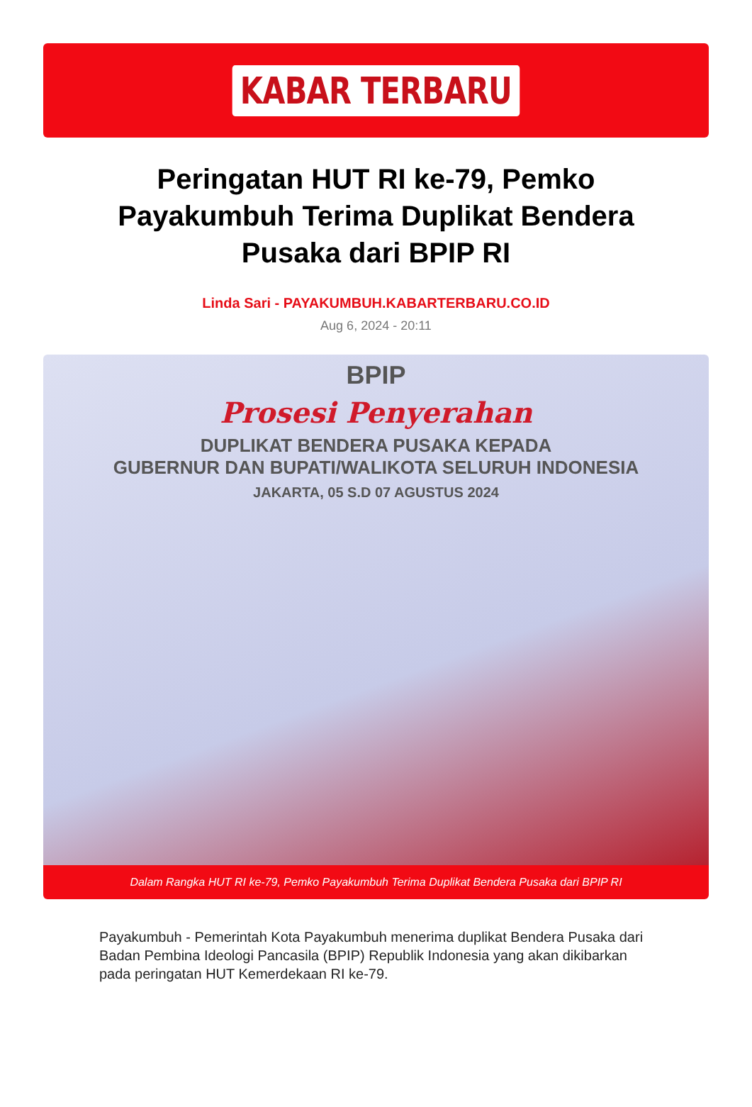KABAR TERBARU
Peringatan HUT RI ke-79, Pemko Payakumbuh Terima Duplikat Bendera Pusaka dari BPIP RI
Linda Sari - PAYAKUMBUH.KABARTERBARU.CO.ID
Aug 6, 2024 - 20:11
BPIP
Prosesi Penyerahan
DUPLIKAT BENDERA PUSAKA KEPADA
GUBERNUR DAN BUPATI/WALIKOTA SELURUH INDONESIA
JAKARTA, 05 S.D 07 AGUSTUS 2024
Dalam Rangka HUT RI ke-79, Pemko Payakumbuh Terima Duplikat Bendera Pusaka dari BPIP RI
Payakumbuh - Pemerintah Kota Payakumbuh menerima duplikat Bendera Pusaka dari Badan Pembina Ideologi Pancasila (BPIP) Republik Indonesia yang akan dikibarkan pada peringatan HUT Kemerdekaan RI ke-79.